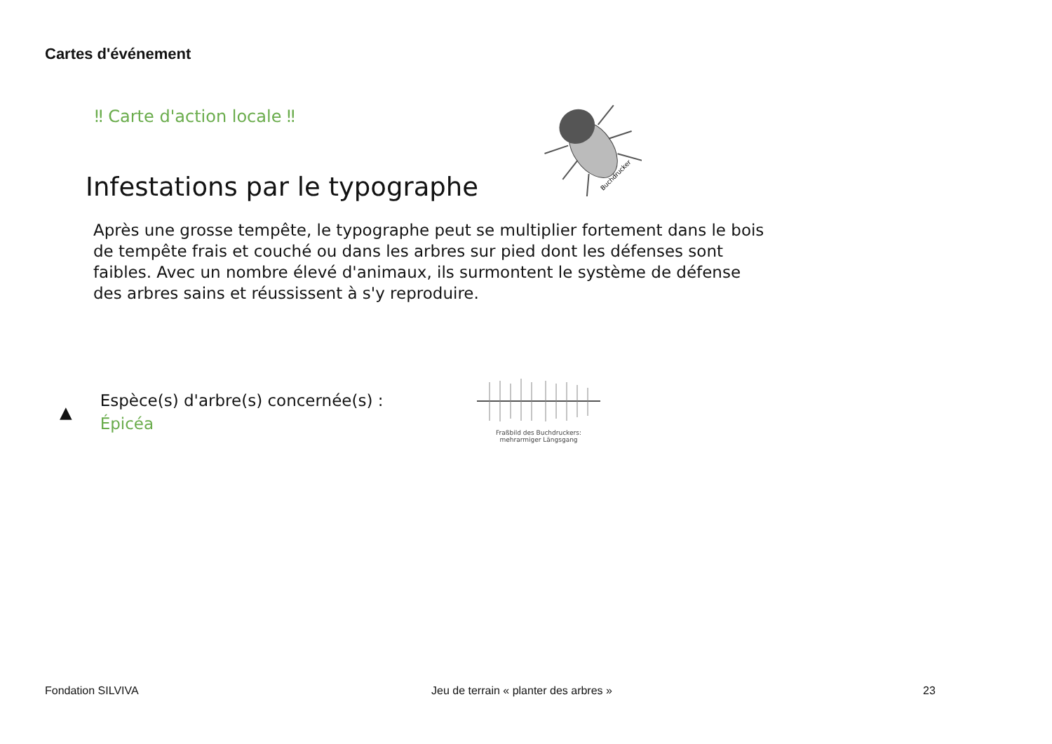Cartes d'événement
‼ Carte d'action locale ‼
Buchdrucker
Infestations par le typographe
Après une grosse tempête, le typographe peut se multiplier fortement dans le bois de tempête frais et couché ou dans les arbres sur pied dont les défenses sont faibles. Avec un nombre élevé d'animaux, ils surmontent le système de défense des arbres sains et réussissent à s'y reproduire.
▲
Espèce(s) d'arbre(s) concernée(s) :
Épicéa
Fraßbild des Buchdruckers:
mehrarmiger Längsgang
Fondation SILVIVA
Jeu de terrain « planter des arbres »
23